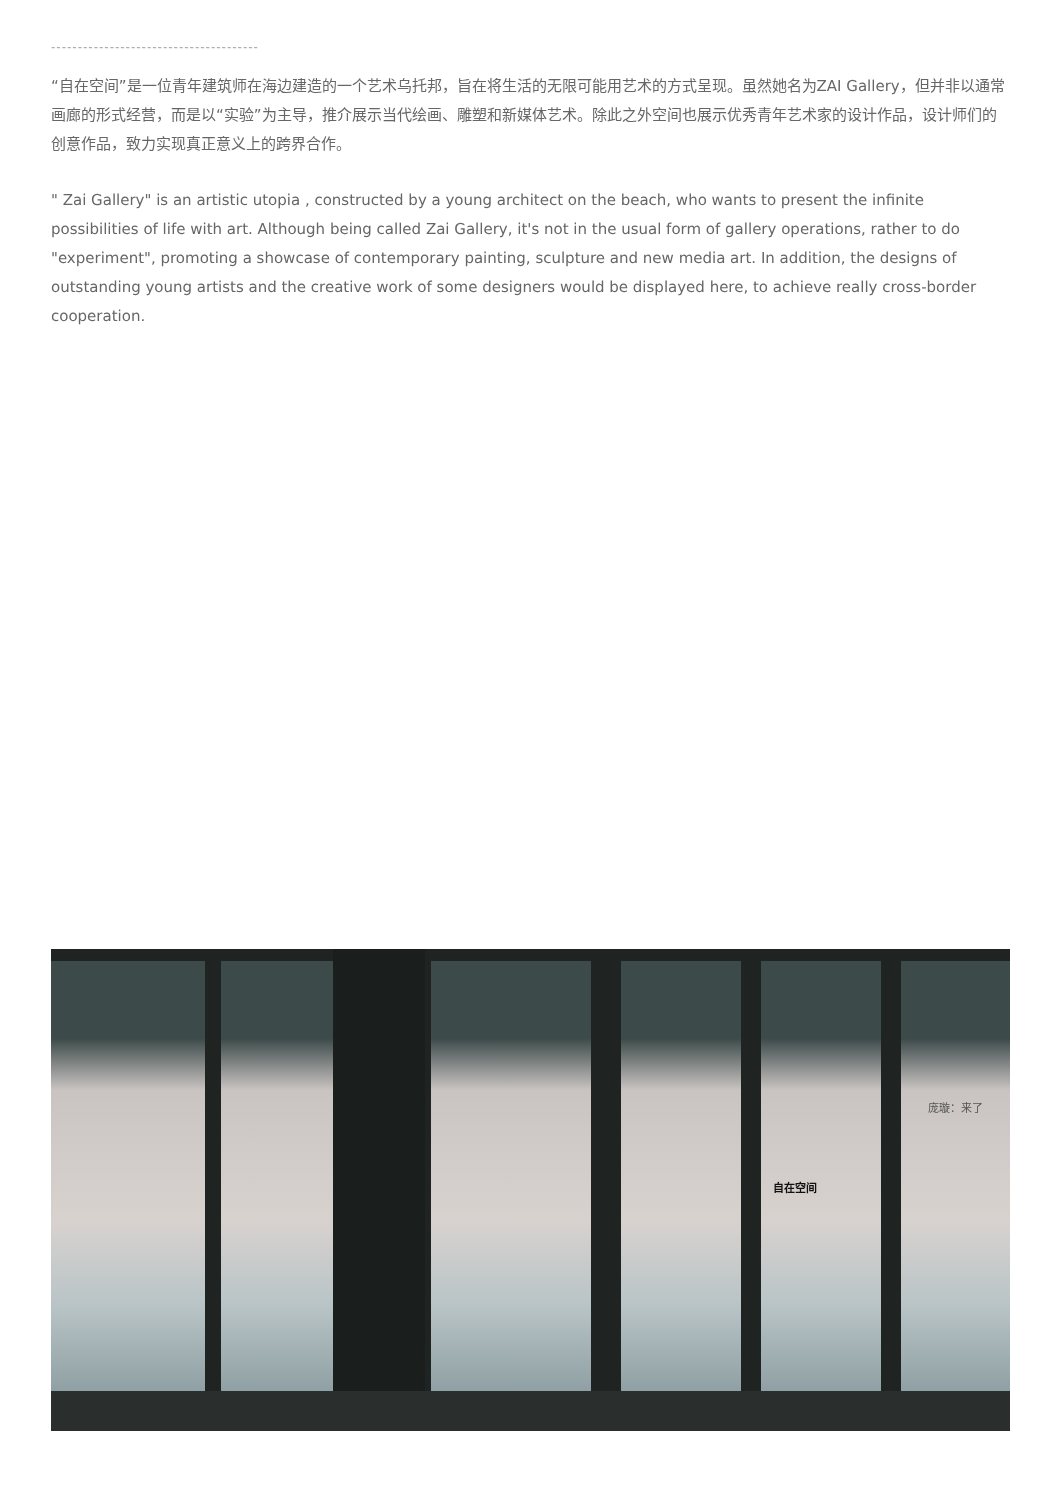---------------------------------------
“自在空间”是一位青年建筑师在海边建造的一个艺术乌托邦，旨在将生活的无限可能用艺术的方式呈现。虽然她名为ZAI Gallery，但并非以通常画廊的形式经营，而是以“实验”为主导，推介展示当代绘画、雕塑和新媒体艺术。除此之外空间也展示优秀青年艺术家的设计作品，设计师们的创意作品，致力实现真正意义上的跨界合作。
" Zai Gallery" is an artistic utopia , constructed by a young architect on the beach, who wants to present the infinite possibilities of life with art. Although being called Zai Gallery, it's not in the usual form of gallery operations, rather to do "experiment", promoting a showcase of contemporary painting, sculpture and new media art. In addition, the designs of outstanding young artists and the creative work of some designers would be displayed here, to achieve really cross-border cooperation.
自在空间
庞璇：来了